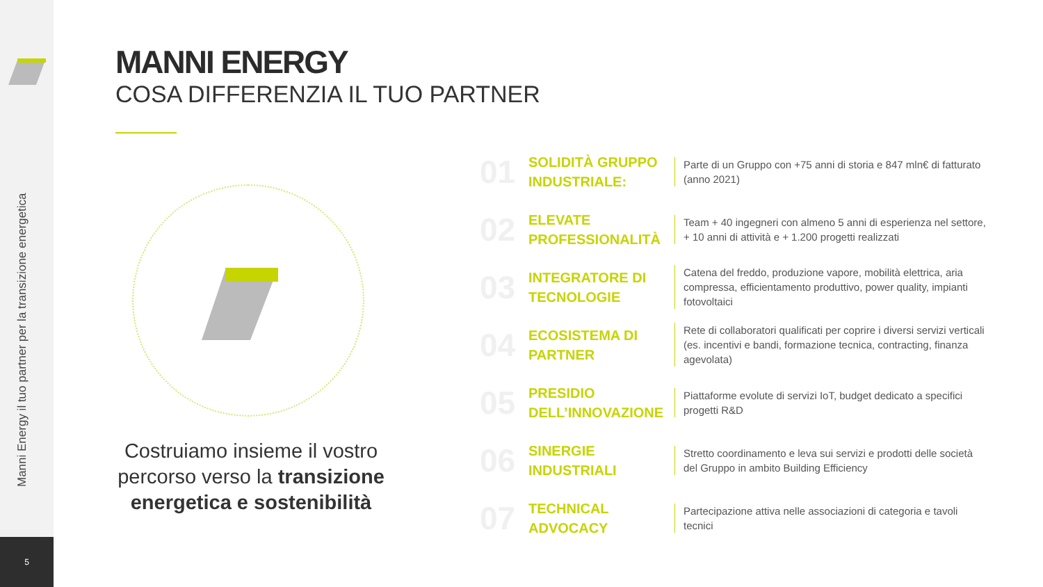Manni Energy il tuo partner per la transizione energetica
5
MANNI ENERGY
COSA DIFFERENZIA IL TUO PARTNER
Costruiamo insieme il vostro percorso verso la transizione energetica e sostenibilità
01
SOLIDITÀ GRUPPO INDUSTRIALE:
Parte di un Gruppo con +75 anni di storia e 847 mln€ di fatturato (anno 2021)
02
ELEVATE PROFESSIONALITÀ
Team + 40 ingegneri con almeno 5 anni di esperienza nel settore, + 10 anni di attività e + 1.200 progetti realizzati
03
INTEGRATORE DI TECNOLOGIE
Catena del freddo, produzione vapore, mobilità elettrica, aria compressa, efficientamento produttivo, power quality, impianti fotovoltaici
04
ECOSISTEMA DI PARTNER
Rete di collaboratori qualificati per coprire i diversi servizi verticali (es. incentivi e bandi, formazione tecnica, contracting, finanza agevolata)
05
PRESIDIO DELL’INNOVAZIONE
Piattaforme evolute di servizi IoT, budget dedicato a specifici progetti R&D
06
SINERGIE INDUSTRIALI
Stretto coordinamento e leva sui servizi e prodotti delle società del Gruppo in ambito Building Efficiency
07
TECHNICAL ADVOCACY
Partecipazione attiva nelle associazioni di categoria e tavoli tecnici